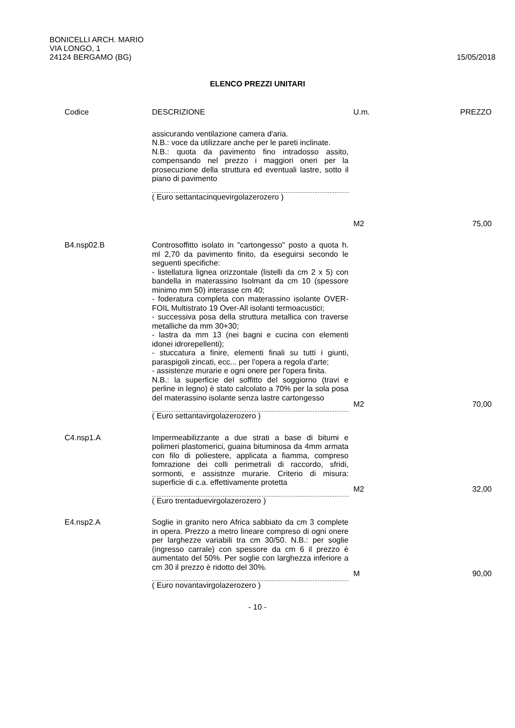BONICELLI ARCH. MARIO
VIA LONGO, 1
24124 BERGAMO (BG)
15/05/2018
ELENCO PREZZI UNITARI
| Codice | DESCRIZIONE | U.m. | PREZZO |
| --- | --- | --- | --- |
| | assicurando ventilazione camera d'aria. N.B.: voce da utilizzare anche per le pareti inclinate. N.B.: quota da pavimento fino intradosso assito, compensando nel prezzo i maggiori oneri per la prosecuzione della struttura ed eventuali lastre, sotto il piano di pavimento ( Euro settantacinquevirgolazerozero ) | M2 | 75,00 |
| B4.nsp02.B | Controsoffitto isolato in "cartongesso" posto a quota h. ml 2,70 da pavimento finito, da eseguirsi secondo le seguenti specifiche: - listellatura lignea orizzontale (listelli da cm 2 x 5) con bandella in materassino Isolmant da cm 10 (spessore minimo mm 50) interasse cm 40; - foderatura completa con materassino isolante OVER-FOIL Multistrato 19 Over-All isolanti termoacustici; - successiva posa della struttura metallica con traverse metalliche da mm 30+30; - lastra da mm 13 (nei bagni e cucina con elementi idonei idrorepellenti); - stuccatura a finire, elementi finali su tutti i giunti, paraspigoli zincati, ecc... per l'opera a regola d'arte; - assistenze murarie e ogni onere per l'opera finita. N.B.: la superficie del soffitto del soggiorno (travi e perline in legno) è stato calcolato a 70% per la sola posa del materassino isolante senza lastre cartongesso ( Euro settantavirgolazerozero ) | M2 | 70,00 |
| C4.nsp1.A | Impermeabilizzante a due strati a base di bitumi e polimeri plastomerici, guaina bituminosa da 4mm armata con filo di poliestere, applicata a fiamma, compreso fomrazione dei colli perimetrali di raccordo, sfridi, sormonti, e assistnze murarie. Criterio di misura: superficie di c.a. effettivamente protetta ( Euro trentaduevirgolazerozero ) | M2 | 32,00 |
| E4.nsp2.A | Soglie in granito nero Africa sabbiato da cm 3 complete in opera. Prezzo a metro lineare compreso di ogni onere per larghezze variabili tra cm 30/50. N.B.: per soglie (ingresso carrale) con spessore da cm 6 il prezzo è aumentato del 50%. Per soglie con larghezza inferiore a cm 30 il prezzo è ridotto del 30%. ( Euro novantavirgolazerozero ) | M | 90,00 |
- 10 -